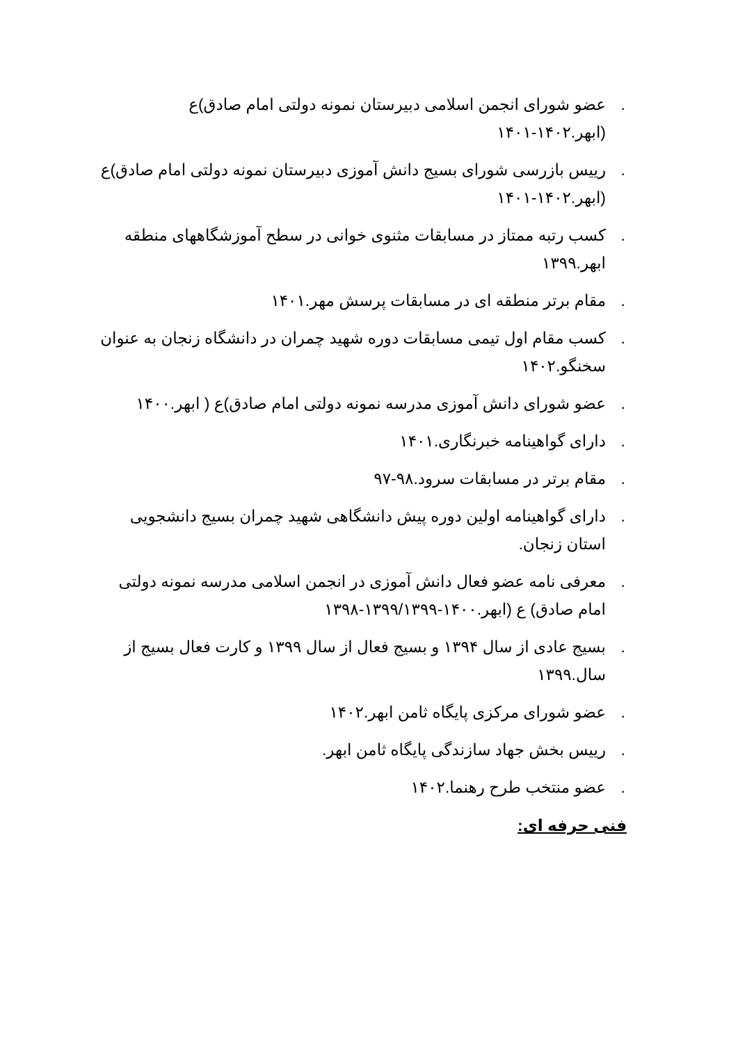. عضو شورای انجمن اسلامی دبیرستان نمونه دولتی امام صادق)ع (ابهر.۱۴۰۲-۱۴۰۱
. رییس بازرسی شورای بسیج دانش آموزی دبیرستان نمونه دولتی امام صادق)ع (ابهر.۱۴۰۲-۱۴۰۱
. کسب رتبه ممتاز در مسابقات مثنوی خوانی در سطح آموزشگاههای منطقه ابهر.۱۳۹۹
. مقام برتر منطقه ای در مسابقات پرسش مهر.۱۴۰۱
. کسب مقام اول تیمی مسابقات دوره شهید چمران در دانشگاه زنجان به عنوان سخنگو.۱۴۰۲
. عضو شورای دانش آموزی مدرسه نمونه دولتی امام صادق)ع ( ابهر.۱۴۰۰
. دارای گواهینامه خبرنگاری.۱۴۰۱
. مقام برتر در مسابقات سرود.۹۸-۹۷
. دارای گواهینامه اولین دوره پیش دانشگاهی شهید چمران بسیج دانشجویی استان زنجان.
. معرفی نامه عضو فعال دانش آموزی در انجمن اسلامی مدرسه نمونه دولتی امام صادق) ع (ابهر.۱۴۰۰-۱۳۹۹/۱۳۹۹-۱۳۹۸
. بسیج عادی از سال ۱۳۹۴ و بسیج فعال از سال ۱۳۹۹ و کارت فعال بسیج از سال.۱۳۹۹
. عضو شورای مرکزی پایگاه ثامن ابهر.۱۴۰۲
. رییس بخش جهاد سازندگی پایگاه ثامن ابهر.
. عضو منتخب طرح رهنما.۱۴۰۲
فنی حرفه ای: